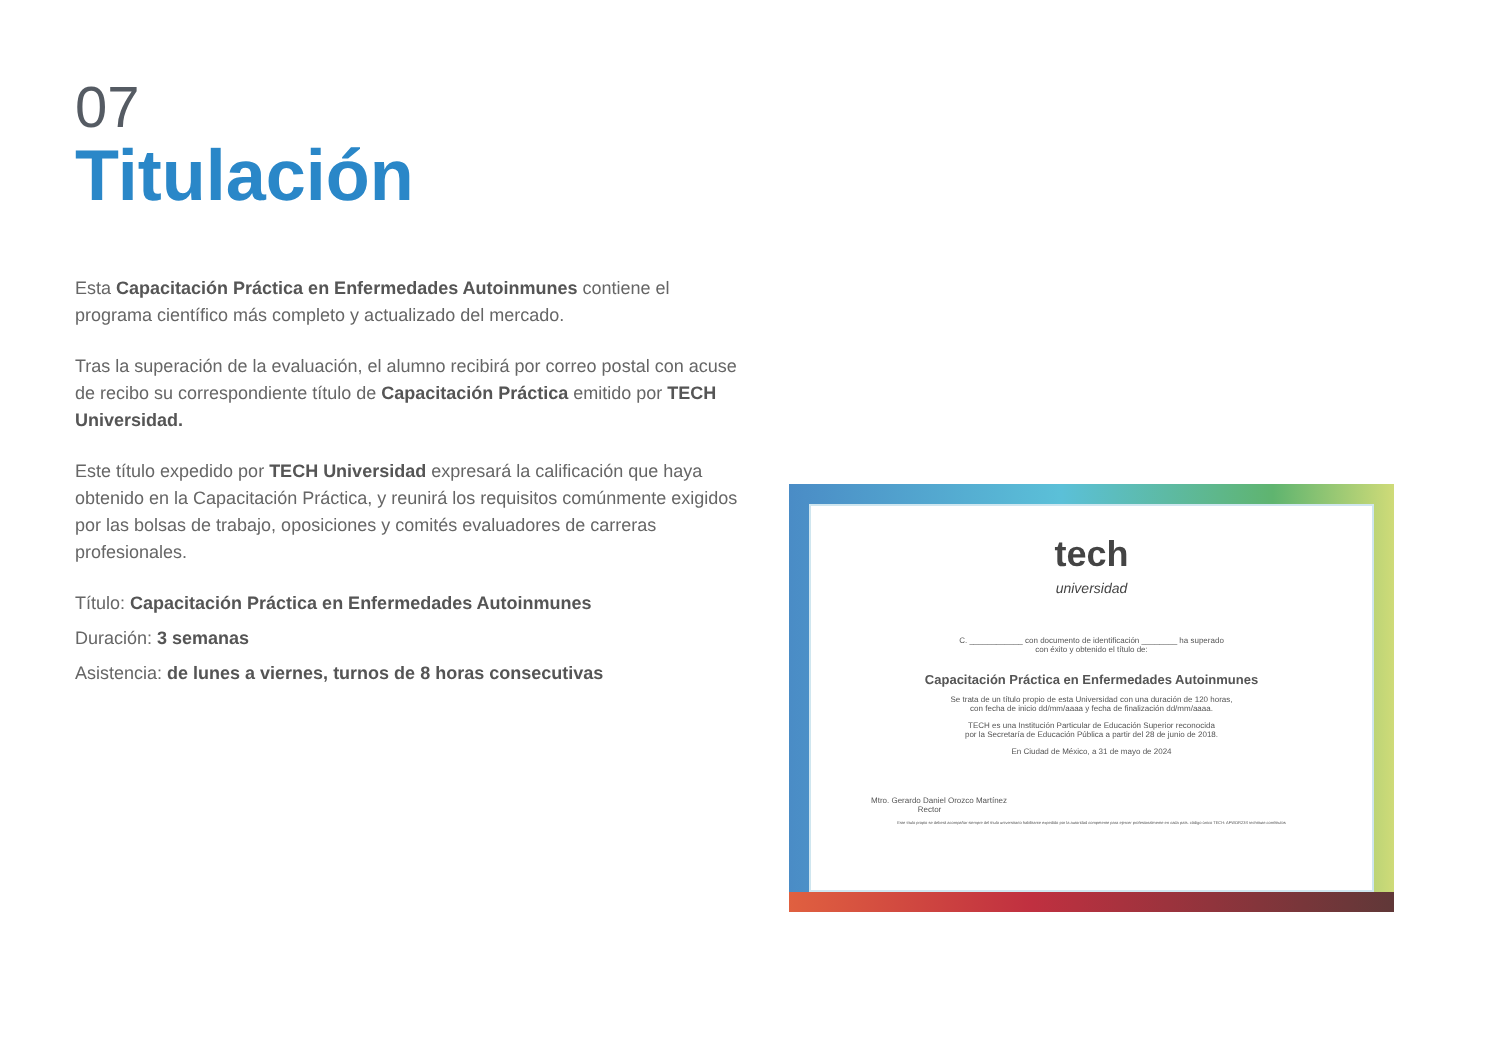07
Titulación
Esta Capacitación Práctica en Enfermedades Autoinmunes contiene el programa científico más completo y actualizado del mercado.
Tras la superación de la evaluación, el alumno recibirá por correo postal con acuse de recibo su correspondiente título de Capacitación Práctica emitido por TECH Universidad.
Este título expedido por TECH Universidad expresará la calificación que haya obtenido en la Capacitación Práctica, y reunirá los requisitos comúnmente exigidos por las bolsas de trabajo, oposiciones y comités evaluadores de carreras profesionales.
Título: Capacitación Práctica en Enfermedades Autoinmunes
Duración: 3 semanas
Asistencia: de lunes a viernes, turnos de 8 horas consecutivas
tech
universidad
C. ____________ con documento de identificación ________ ha superado
con éxito y obtenido el título de:
Capacitación Práctica en Enfermedades Autoinmunes
Se trata de un título propio de esta Universidad con una duración de 120 horas,
con fecha de inicio dd/mm/aaaa y fecha de finalización dd/mm/aaaa.
TECH es una Institución Particular de Educación Superior reconocida
por la Secretaría de Educación Pública a partir del 28 de junio de 2018.
En Ciudad de México, a 31 de mayo de 2024
Mtro. Gerardo Daniel Orozco Martínez
Rector
Este título propio se deberá acompañar siempre del título universitario habilitante expedido por la autoridad competente para ejercer profesionalmente en cada país. código único TECH: AFWOR23S techtitute.com/titulos